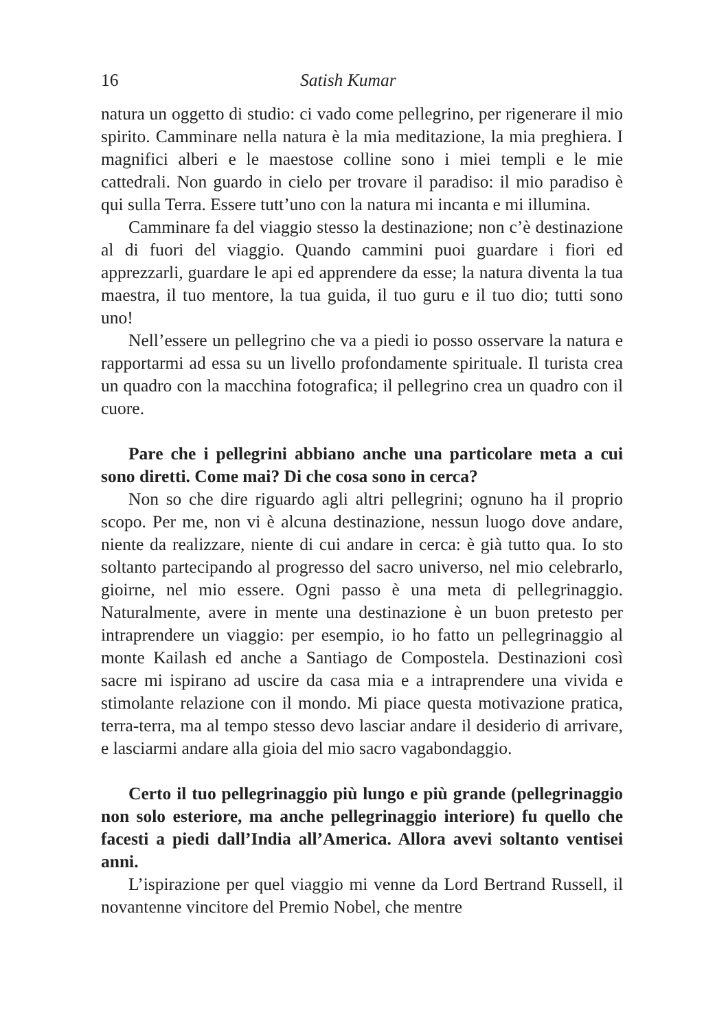16 Satish Kumar
natura un oggetto di studio: ci vado come pellegrino, per rigenerare il mio spirito. Camminare nella natura è la mia meditazione, la mia preghiera. I magnifici alberi e le maestose colline sono i miei templi e le mie cattedrali. Non guardo in cielo per trovare il paradiso: il mio paradiso è qui sulla Terra. Essere tutt’uno con la natura mi incanta e mi illumina.
Camminare fa del viaggio stesso la destinazione; non c’è destinazione al di fuori del viaggio. Quando cammini puoi guardare i fiori ed apprezzarli, guardare le api ed apprendere da esse; la natura diventa la tua maestra, il tuo mentore, la tua guida, il tuo guru e il tuo dio; tutti sono uno!
Nell’essere un pellegrino che va a piedi io posso osservare la natura e rapportarmi ad essa su un livello profondamente spirituale. Il turista crea un quadro con la macchina fotografica; il pellegrino crea un quadro con il cuore.
Pare che i pellegrini abbiano anche una particolare meta a cui sono diretti. Come mai? Di che cosa sono in cerca?
Non so che dire riguardo agli altri pellegrini; ognuno ha il proprio scopo. Per me, non vi è alcuna destinazione, nessun luogo dove andare, niente da realizzare, niente di cui andare in cerca: è già tutto qua. Io sto soltanto partecipando al progresso del sacro universo, nel mio celebrarlo, gioirne, nel mio essere. Ogni passo è una meta di pellegrinaggio. Naturalmente, avere in mente una destinazione è un buon pretesto per intraprendere un viaggio: per esempio, io ho fatto un pellegrinaggio al monte Kailash ed anche a Santiago de Compostela. Destinazioni così sacre mi ispirano ad uscire da casa mia e a intraprendere una vivida e stimolante relazione con il mondo. Mi piace questa motivazione pratica, terra-terra, ma al tempo stesso devo lasciar andare il desiderio di arrivare, e lasciarmi andare alla gioia del mio sacro vagabondaggio.
Certo il tuo pellegrinaggio più lungo e più grande (pellegrinaggio non solo esteriore, ma anche pellegrinaggio interiore) fu quello che facesti a piedi dall’India all’America. Allora avevi soltanto ventisei anni.
L’ispirazione per quel viaggio mi venne da Lord Bertrand Russell, il novantenne vincitore del Premio Nobel, che mentre